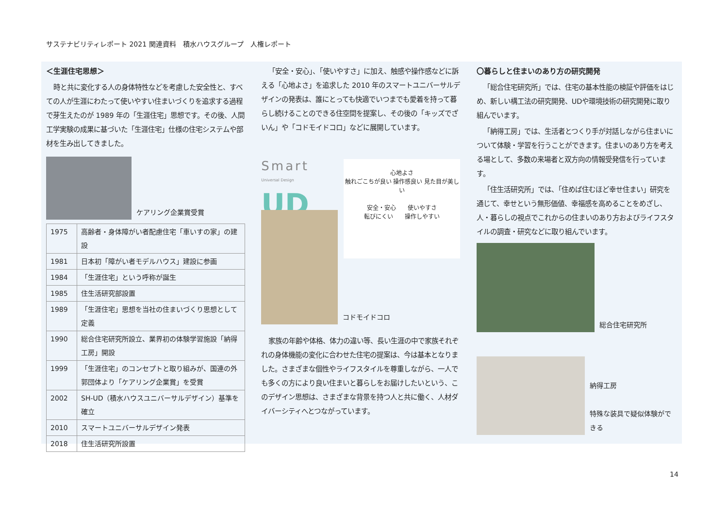サステナビリティレポート 2021 関連資料　積水ハウスグループ　人権レポート
＜生涯住宅思想＞
時と共に変化する人の身体特性などを考慮した安全性と、すべての人が生涯にわたって使いやすい住まいづくりを追求する過程で芽生えたのが 1989 年の「生涯住宅」思想です。その後、人間工学実験の成果に基づいた「生涯住宅」仕様の住宅システムや部材を生み出してきました。
ケアリング企業賞受賞
| 1975 | 高齢者・身体障がい者配慮住宅「車いすの家」の建設 |
| 1981 | 日本初「障がい者モデルハウス」建設に参画 |
| 1984 | 「生涯住宅」という呼称が誕生 |
| 1985 | 住生活研究部設置 |
| 1989 | 「生涯住宅」思想を当社の住まいづくり思想として定義 |
| 1990 | 総合住宅研究所設立、業界初の体験学習施設「納得工房」開設 |
| 1999 | 「生涯住宅」のコンセプトと取り組みが、国連の外郭団体より「ケアリング企業賞」を受賞 |
| 2002 | SH-UD（積水ハウスユニバーサルデザイン）基準を確立 |
| 2010 | スマートユニバーサルデザイン発表 |
| 2018 | 住生活研究所設置 |
「安全・安心」、「使いやすさ」に加え、触感や操作感などに訴える「心地よさ」を追求した 2010 年のスマートユニバーサルデザインの発表は、誰にとっても快適でいつまでも愛着を持って暮らし続けることのできる住空間を提案し、その後の「キッズでざいん」や「コドモイドコロ」などに展開しています。
Smart
Universal Design
UD
心地よさ
触れごこちが良い 操作感良い 見た目が美しい
安全・安心　　使いやすさ
転びにくい　　操作しやすい
コドモイドコロ
家族の年齢や体格、体力の違い等、長い生涯の中で家族それぞれの身体機能の変化に合わせた住宅の提案は、今は基本となりました。さまざまな個性やライフスタイルを尊重しながら、一人でも多くの方により良い住まいと暮らしをお届けしたいという、このデザイン思想は、さまざまな背景を持つ人と共に働く、人材ダイバーシティへとつながっています。
〇暮らしと住まいのあり方の研究開発
「総合住宅研究所」では、住宅の基本性能の検証や評価をはじめ、新しい構工法の研究開発、UDや環境技術の研究開発に取り組んでいます。
「納得工房」では、生活者とつくり手が対話しながら住まいについて体験・学習を行うことができます。住まいのあり方を考える場として、多数の来場者と双方向の情報受発信を行っています。
「住生活研究所」では、「住めば住むほど幸せ住まい」研究を通じて、幸せという無形価値、幸福感を高めることをめざし、人・暮らしの視点でこれからの住まいのあり方およびライフスタイルの調査・研究などに取り組んでいます。
総合住宅研究所
納得工房
特殊な装具で疑似体験ができる
14